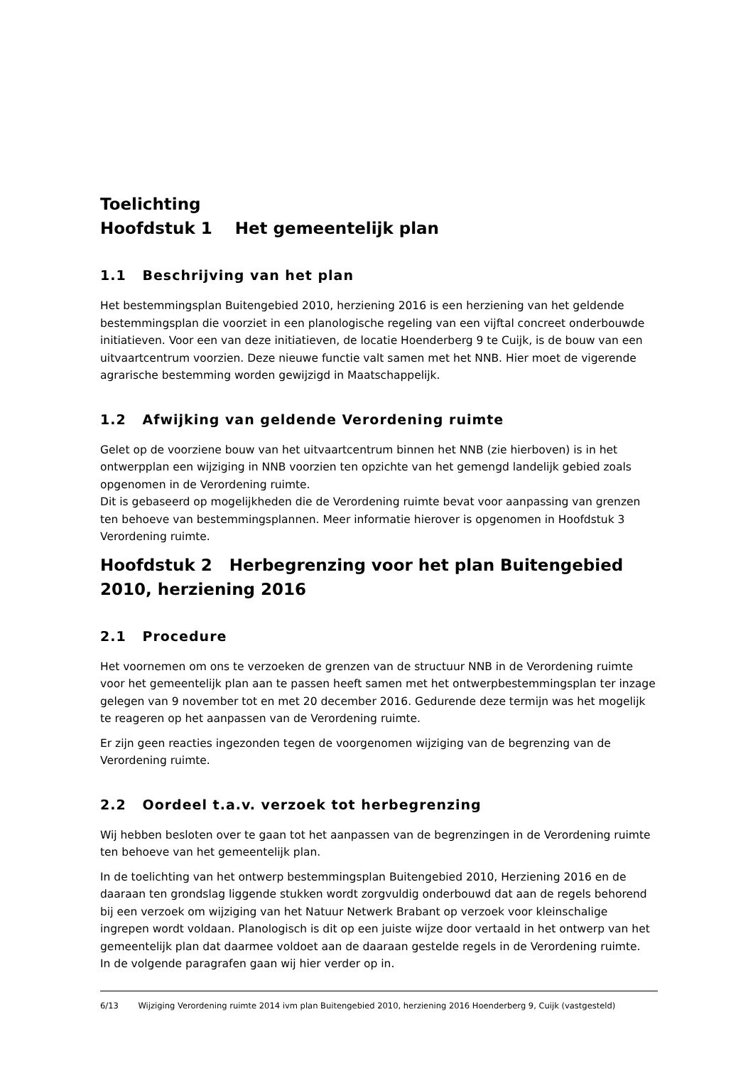Toelichting
Hoofdstuk 1 Het gemeentelijk plan
1.1 Beschrijving van het plan
Het bestemmingsplan Buitengebied 2010, herziening 2016 is een herziening van het geldende bestemmingsplan die voorziet in een planologische regeling van een vijftal concreet onderbouwde initiatieven. Voor een van deze initiatieven, de locatie Hoenderberg 9 te Cuijk, is de bouw van een uitvaartcentrum voorzien. Deze nieuwe functie valt samen met het NNB. Hier moet de vigerende agrarische bestemming worden gewijzigd in Maatschappelijk.
1.2 Afwijking van geldende Verordening ruimte
Gelet op de voorziene bouw van het uitvaartcentrum binnen het NNB (zie hierboven) is in het ontwerpplan een wijziging in NNB voorzien ten opzichte van het gemengd landelijk gebied zoals opgenomen in de Verordening ruimte.
Dit is gebaseerd op mogelijkheden die de Verordening ruimte bevat voor aanpassing van grenzen ten behoeve van bestemmingsplannen. Meer informatie hierover is opgenomen in Hoofdstuk 3 Verordening ruimte.
Hoofdstuk 2 Herbegrenzing voor het plan Buitengebied 2010, herziening 2016
2.1 Procedure
Het voornemen om ons te verzoeken de grenzen van de structuur NNB in de Verordening ruimte voor het gemeentelijk plan aan te passen heeft samen met het ontwerpbestemmingsplan ter inzage gelegen van 9 november tot en met 20 december 2016. Gedurende deze termijn was het mogelijk te reageren op het aanpassen van de Verordening ruimte.
Er zijn geen reacties ingezonden tegen de voorgenomen wijziging van de begrenzing van de Verordening ruimte.
2.2 Oordeel t.a.v. verzoek tot herbegrenzing
Wij hebben besloten over te gaan tot het aanpassen van de begrenzingen in de Verordening ruimte ten behoeve van het gemeentelijk plan.
In de toelichting van het ontwerp bestemmingsplan Buitengebied 2010, Herziening 2016 en de daaraan ten grondslag liggende stukken wordt zorgvuldig onderbouwd dat aan de regels behorend bij een verzoek om wijziging van het Natuur Netwerk Brabant op verzoek voor kleinschalige ingrepen wordt voldaan. Planologisch is dit op een juiste wijze door vertaald in het ontwerp van het gemeentelijk plan dat daarmee voldoet aan de daaraan gestelde regels in de Verordening ruimte.
In de volgende paragrafen gaan wij hier verder op in.
6/13 Wijziging Verordening ruimte 2014 ivm plan Buitengebied 2010, herziening 2016 Hoenderberg 9, Cuijk (vastgesteld)